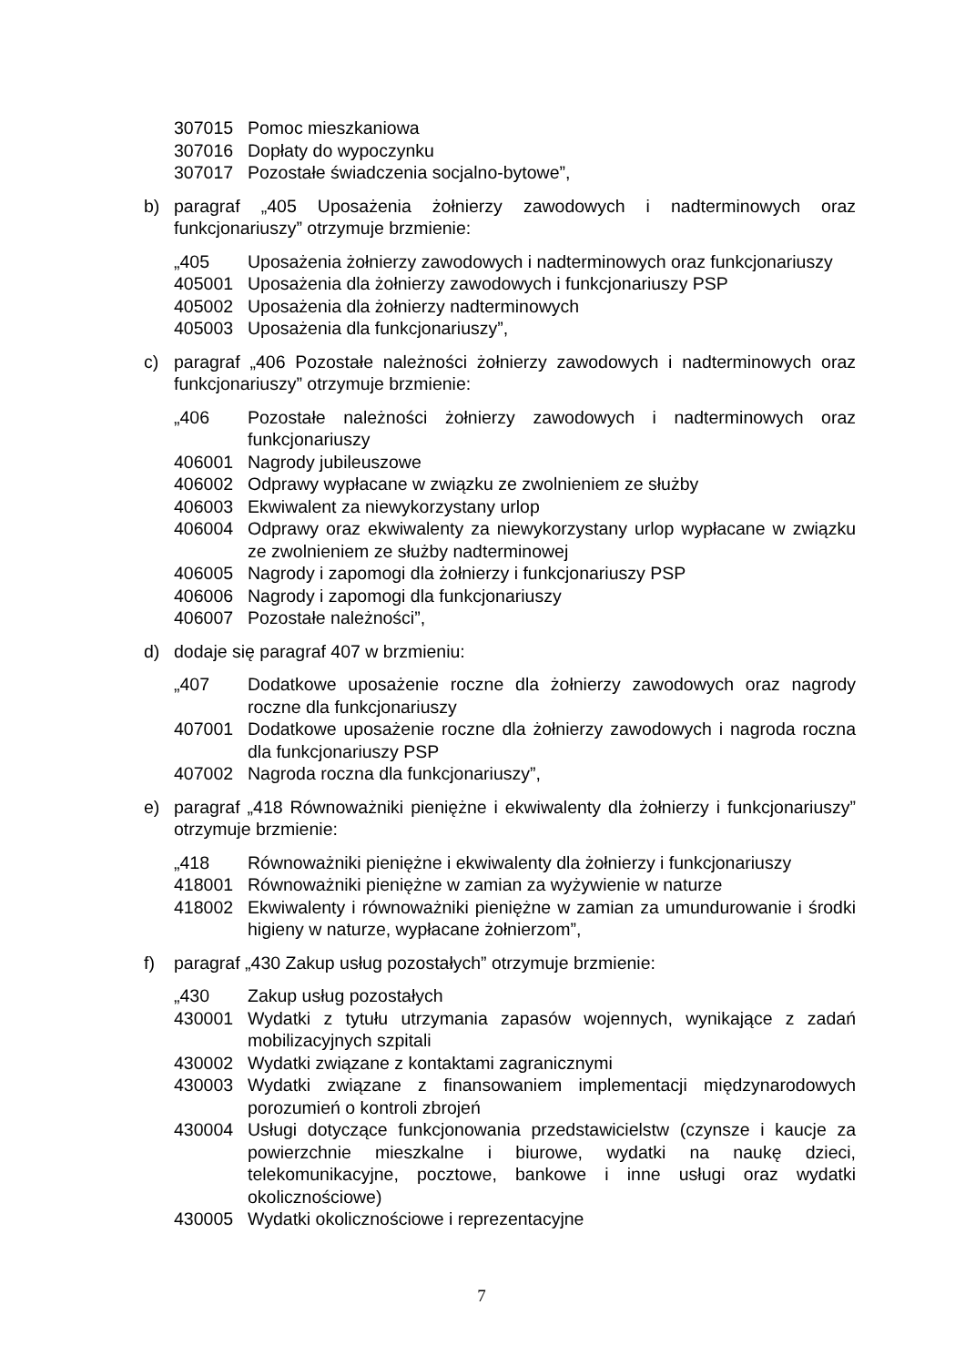307015 Pomoc mieszkaniowa
307016 Dopłaty do wypoczynku
307017 Pozostałe świadczenia socjalno-bytowe”,
b) paragraf „405 Uposażenia żołnierzy zawodowych i nadterminowych oraz funkcjonariuszy” otrzymuje brzmienie:
„405 Uposażenia żołnierzy zawodowych i nadterminowych oraz funkcjonariuszy
405001 Uposażenia dla żołnierzy zawodowych i funkcjonariuszy PSP
405002 Uposażenia dla żołnierzy nadterminowych
405003 Uposażenia dla funkcjonariuszy”,
c) paragraf „406 Pozostałe należności żołnierzy zawodowych i nadterminowych oraz funkcjonariuszy” otrzymuje brzmienie:
„406 Pozostałe należności żołnierzy zawodowych i nadterminowych oraz funkcjonariuszy
406001 Nagrody jubileuszowe
406002 Odprawy wypłacane w związku ze zwolnieniem ze służby
406003 Ekwiwalent za niewykorzystany urlop
406004 Odprawy oraz ekwiwalenty za niewykorzystany urlop wypłacane w związku ze zwolnieniem ze służby nadterminowej
406005 Nagrody i zapomogi dla żołnierzy i funkcjonariuszy PSP
406006 Nagrody i zapomogi dla funkcjonariuszy
406007 Pozostałe należności”,
d) dodaje się paragraf 407 w brzmieniu:
„407 Dodatkowe uposażenie roczne dla żołnierzy zawodowych oraz nagrody roczne dla funkcjonariuszy
407001 Dodatkowe uposażenie roczne dla żołnierzy zawodowych i nagroda roczna dla funkcjonariuszy PSP
407002 Nagroda roczna dla funkcjonariuszy”,
e) paragraf „418 Równoważniki pieniężne i ekwiwalenty dla żołnierzy i funkcjonariuszy” otrzymuje brzmienie:
„418 Równoważniki pieniężne i ekwiwalenty dla żołnierzy i funkcjonariuszy
418001 Równoważniki pieniężne w zamian za wyżywienie w naturze
418002 Ekwiwalenty i równoważniki pieniężne w zamian za umundurowanie i środki higieny w naturze, wypłacane żołnierzom”,
f) paragraf „430 Zakup usług pozostałych” otrzymuje brzmienie:
„430 Zakup usług pozostałych
430001 Wydatki z tytułu utrzymania zapasów wojennych, wynikające z zadań mobilizacyjnych szpitali
430002 Wydatki związane z kontaktami zagranicznymi
430003 Wydatki związane z finansowaniem implementacji międzynarodowych porozumień o kontroli zbrojeń
430004 Usługi dotyczące funkcjonowania przedstawicielstw (czynsze i kaucje za powierzchnie mieszkalne i biurowe, wydatki na naukę dzieci, telekomunikacyjne, pocztowe, bankowe i inne usługi oraz wydatki okolicznościowe)
430005 Wydatki okolicznościowe i reprezentacyjne
7